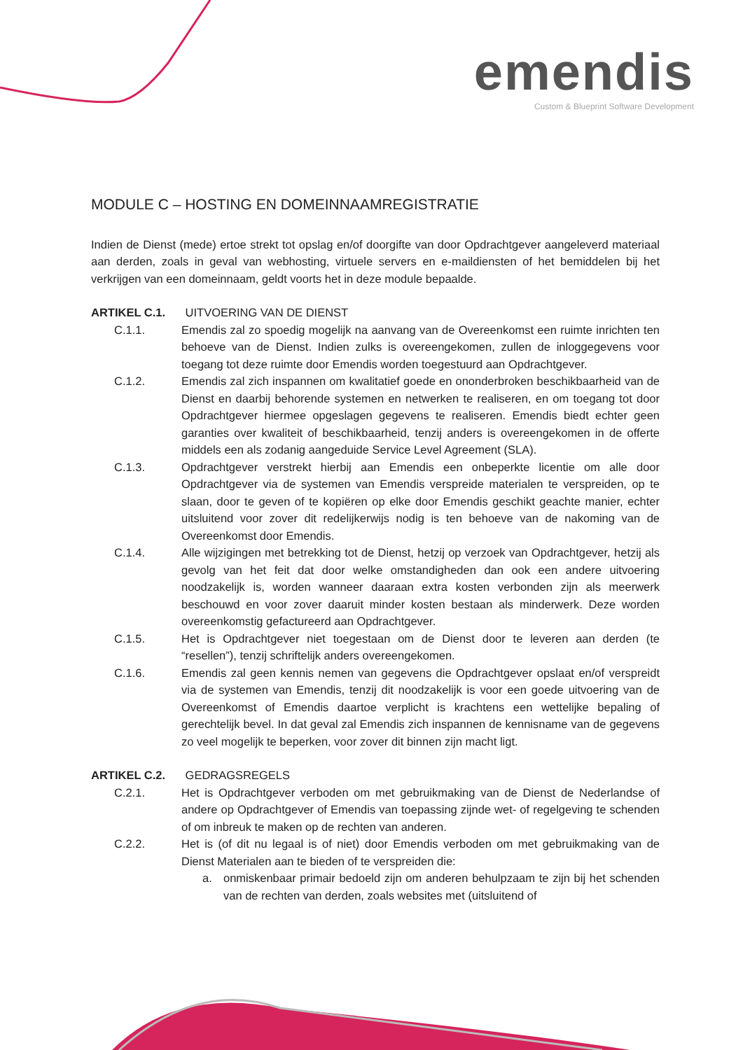emendis
Custom & Blueprint Software Development
MODULE C – HOSTING EN DOMEINNAAMREGISTRATIE
Indien de Dienst (mede) ertoe strekt tot opslag en/of doorgifte van door Opdrachtgever aangeleverd materiaal aan derden, zoals in geval van webhosting, virtuele servers en e-maildiensten of het bemiddelen bij het verkrijgen van een domeinnaam, geldt voorts het in deze module bepaalde.
ARTIKEL C.1. UITVOERING VAN DE DIENST
C.1.1. Emendis zal zo spoedig mogelijk na aanvang van de Overeenkomst een ruimte inrichten ten behoeve van de Dienst. Indien zulks is overeengekomen, zullen de inloggegevens voor toegang tot deze ruimte door Emendis worden toegestuurd aan Opdrachtgever.
C.1.2. Emendis zal zich inspannen om kwalitatief goede en ononderbroken beschikbaarheid van de Dienst en daarbij behorende systemen en netwerken te realiseren, en om toegang tot door Opdrachtgever hiermee opgeslagen gegevens te realiseren. Emendis biedt echter geen garanties over kwaliteit of beschikbaarheid, tenzij anders is overeengekomen in de offerte middels een als zodanig aangeduide Service Level Agreement (SLA).
C.1.3. Opdrachtgever verstrekt hierbij aan Emendis een onbeperkte licentie om alle door Opdrachtgever via de systemen van Emendis verspreide materialen te verspreiden, op te slaan, door te geven of te kopiëren op elke door Emendis geschikt geachte manier, echter uitsluitend voor zover dit redelijkerwijs nodig is ten behoeve van de nakoming van de Overeenkomst door Emendis.
C.1.4. Alle wijzigingen met betrekking tot de Dienst, hetzij op verzoek van Opdrachtgever, hetzij als gevolg van het feit dat door welke omstandigheden dan ook een andere uitvoering noodzakelijk is, worden wanneer daaraan extra kosten verbonden zijn als meerwerk beschouwd en voor zover daaruit minder kosten bestaan als minderwerk. Deze worden overeenkomstig gefactureerd aan Opdrachtgever.
C.1.5. Het is Opdrachtgever niet toegestaan om de Dienst door te leveren aan derden (te “resellen”), tenzij schriftelijk anders overeengekomen.
C.1.6. Emendis zal geen kennis nemen van gegevens die Opdrachtgever opslaat en/of verspreidt via de systemen van Emendis, tenzij dit noodzakelijk is voor een goede uitvoering van de Overeenkomst of Emendis daartoe verplicht is krachtens een wettelijke bepaling of gerechtelijk bevel. In dat geval zal Emendis zich inspannen de kennisname van de gegevens zo veel mogelijk te beperken, voor zover dit binnen zijn macht ligt.
ARTIKEL C.2. GEDRAGSREGELS
C.2.1. Het is Opdrachtgever verboden om met gebruikmaking van de Dienst de Nederlandse of andere op Opdrachtgever of Emendis van toepassing zijnde wet- of regelgeving te schenden of om inbreuk te maken op de rechten van anderen.
C.2.2. Het is (of dit nu legaal is of niet) door Emendis verboden om met gebruikmaking van de Dienst Materialen aan te bieden of te verspreiden die:
a. onmiskenbaar primair bedoeld zijn om anderen behulpzaam te zijn bij het schenden van de rechten van derden, zoals websites met (uitsluitend of